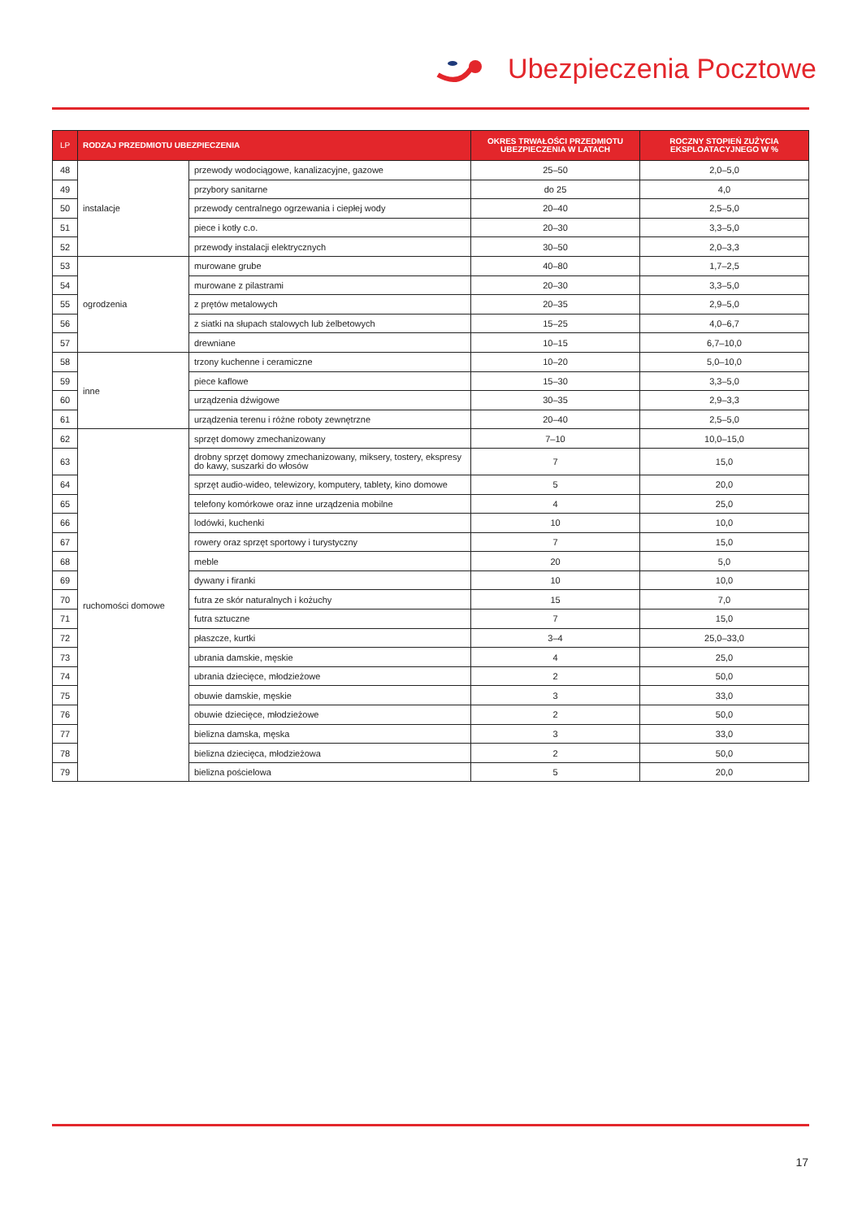Ubezpieczenia Pocztowe
| LP | RODZAJ PRZEDMIOTU UBEZPIECZENIA | | OKRES TRWAŁOŚCI PRZEDMIOTU UBEZPIECZENIA W LATACH | ROCZNY STOPIEŃ ZUŻYCIA EKSPLOATACYJNEGO W % |
| --- | --- | --- | --- | --- |
| 48 | instalacje | przewody wodociągowe, kanalizacyjne, gazowe | 25–50 | 2,0–5,0 |
| 49 | | przybory sanitarne | do 25 | 4,0 |
| 50 | | przewody centralnego ogrzewania i ciepłej wody | 20–40 | 2,5–5,0 |
| 51 | | piece i kotły c.o. | 20–30 | 3,3–5,0 |
| 52 | | przewody instalacji elektrycznych | 30–50 | 2,0–3,3 |
| 53 | ogrodzenia | murowane grube | 40–80 | 1,7–2,5 |
| 54 | | murowane z pilastrami | 20–30 | 3,3–5,0 |
| 55 | | z prętów metalowych | 20–35 | 2,9–5,0 |
| 56 | | z siatki na słupach stalowych lub żelbetowych | 15–25 | 4,0–6,7 |
| 57 | | drewniane | 10–15 | 6,7–10,0 |
| 58 | inne | trzony kuchenne i ceramiczne | 10–20 | 5,0–10,0 |
| 59 | | piece kaflowe | 15–30 | 3,3–5,0 |
| 60 | | urządzenia dźwigowe | 30–35 | 2,9–3,3 |
| 61 | | urządzenia terenu i różne roboty zewnętrzne | 20–40 | 2,5–5,0 |
| 62 | ruchomości domowe | sprzęt domowy zmechanizowany | 7–10 | 10,0–15,0 |
| 63 | | drobny sprzęt domowy zmechanizowany, miksery, tostery, ekspresy do kawy, suszarki do włosów | 7 | 15,0 |
| 64 | | sprzęt audio-wideo, telewizory, komputery, tablety, kino domowe | 5 | 20,0 |
| 65 | | telefony komórkowe oraz inne urządzenia mobilne | 4 | 25,0 |
| 66 | | lodówki, kuchenki | 10 | 10,0 |
| 67 | | rowery oraz sprzęt sportowy i turystyczny | 7 | 15,0 |
| 68 | | meble | 20 | 5,0 |
| 69 | | dywany i firanki | 10 | 10,0 |
| 70 | | futra ze skór naturalnych i kożuchy | 15 | 7,0 |
| 71 | | futra sztuczne | 7 | 15,0 |
| 72 | | płaszcze, kurtki | 3–4 | 25,0–33,0 |
| 73 | | ubrania damskie, męskie | 4 | 25,0 |
| 74 | | ubrania dziecięce, młodzieżowe | 2 | 50,0 |
| 75 | | obuwie damskie, męskie | 3 | 33,0 |
| 76 | | obuwie dziecięce, młodzieżowe | 2 | 50,0 |
| 77 | | bielizna damska, męska | 3 | 33,0 |
| 78 | | bielizna dziecięca, młodzieżowa | 2 | 50,0 |
| 79 | | bielizna pościelowa | 5 | 20,0 |
17